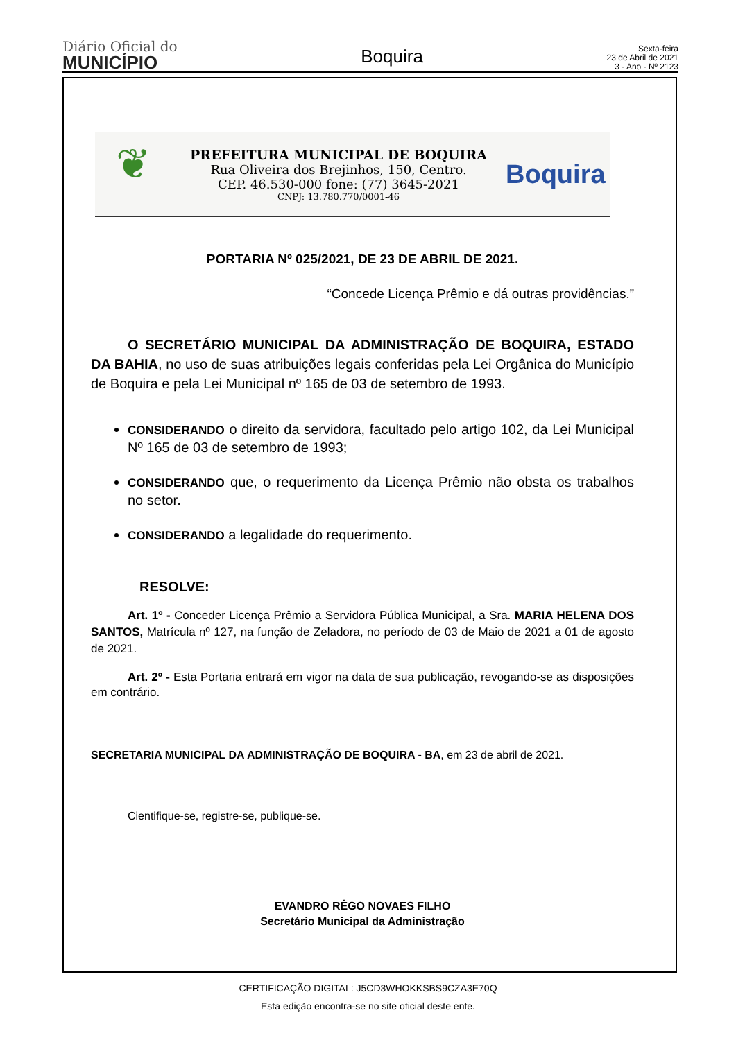Diário Oficial do
MUNICÍPIO
Boquira
Sexta-feira
23 de Abril de 2021
3 - Ano - Nº 2123
❦
PREFEITURA MUNICIPAL DE BOQUIRA
Rua Oliveira dos Brejinhos, 150, Centro.
CEP. 46.530-000 fone: (77) 3645-2021
CNPJ: 13.780.770/0001-46
Boquira
PORTARIA Nº 025/2021, DE 23 DE ABRIL DE 2021.
“Concede Licença Prêmio e dá outras providências.”
O SECRETÁRIO MUNICIPAL DA ADMINISTRAÇÃO DE BOQUIRA, ESTADO DA BAHIA, no uso de suas atribuições legais conferidas pela Lei Orgânica do Município de Boquira e pela Lei Municipal nº 165 de 03 de setembro de 1993.
CONSIDERANDO o direito da servidora, facultado pelo artigo 102, da Lei Municipal Nº 165 de 03 de setembro de 1993;
CONSIDERANDO que, o requerimento da Licença Prêmio não obsta os trabalhos no setor.
CONSIDERANDO a legalidade do requerimento.
RESOLVE:
Art. 1º - Conceder Licença Prêmio a Servidora Pública Municipal, a Sra. MARIA HELENA DOS SANTOS, Matrícula nº 127, na função de Zeladora, no período de 03 de Maio de 2021 a 01 de agosto de 2021.
Art. 2º - Esta Portaria entrará em vigor na data de sua publicação, revogando-se as disposições em contrário.
SECRETARIA MUNICIPAL DA ADMINISTRAÇÃO DE BOQUIRA - BA, em 23 de abril de 2021.
Cientifique-se, registre-se, publique-se.
EVANDRO RÊGO NOVAES FILHO
Secretário Municipal da Administração
CERTIFICAÇÃO DIGITAL: J5CD3WHOKKSBS9CZA3E70Q
Esta edição encontra-se no site oficial deste ente.